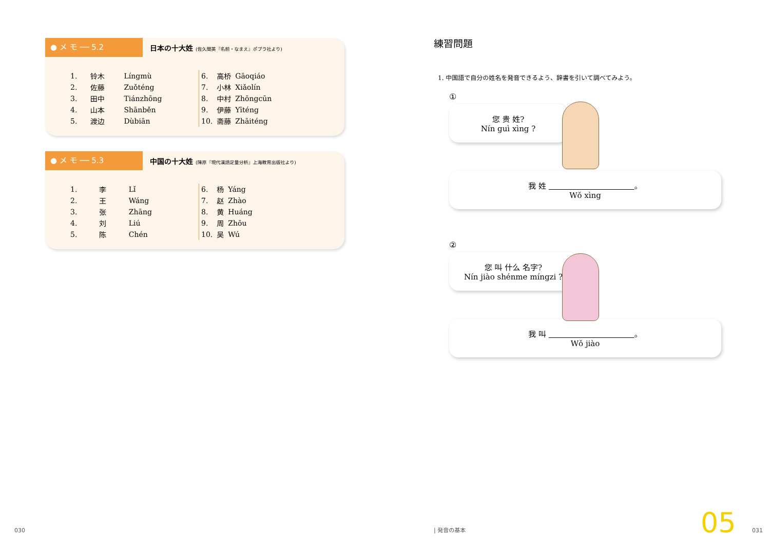● メ モ ── 5.2
日本の十大姓 (佐久間英『名前・なまえ』ポプラ社より)
| 1. | 铃木 | Língmù |
| 2. | 佐藤 | Zuǒténg |
| 3. | 田中 | Tiánzhōng |
| 4. | 山本 | Shānběn |
| 5. | 渡边 | Dùbiān |
| 6. | 高桥 | Gāoqiáo |
| 7. | 小林 | Xiǎolín |
| 8. | 中村 | Zhōngcūn |
| 9. | 伊藤 | Yīténg |
| 10. | 斋藤 | Zhāiténg |
● メ モ ── 5.3
中国の十大姓 (陳原『現代漢語定量分析』上海教育出版社より)
| 1. | 李 | Lǐ |
| 2. | 王 | Wáng |
| 3. | 张 | Zhāng |
| 4. | 刘 | Liú |
| 5. | 陈 | Chén |
| 6. | 杨 | Yáng |
| 7. | 赵 | Zhào |
| 8. | 黄 | Huáng |
| 9. | 周 | Zhōu |
| 10. | 吴 | Wú |
練習問題
1. 中国語で自分の姓名を発音できるよう、辞書を引いて調べてみよう。
①
您 贵 姓?
Nín guì xìng ?
我 姓 。
Wǒ xìng
②
您 叫 什么 名字?
Nín jiào shénme míngzi ?
我 叫 。
Wǒ jiào
030 | 発音の基本 05 031